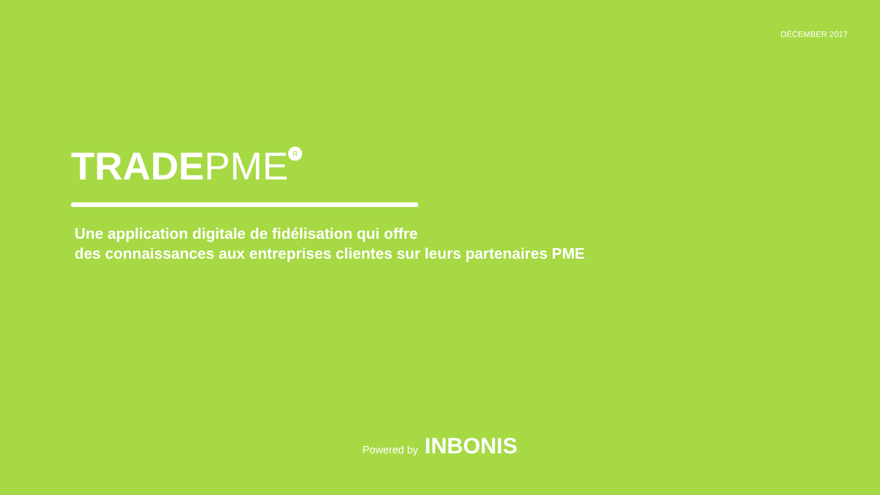DÉCEMBER 2017
TRADE PME<sup>R</sup>
Une application digitale de fidélisation qui offre
des connaissances aux entreprises clientes sur leurs partenaires PME
Powered by INBONIS